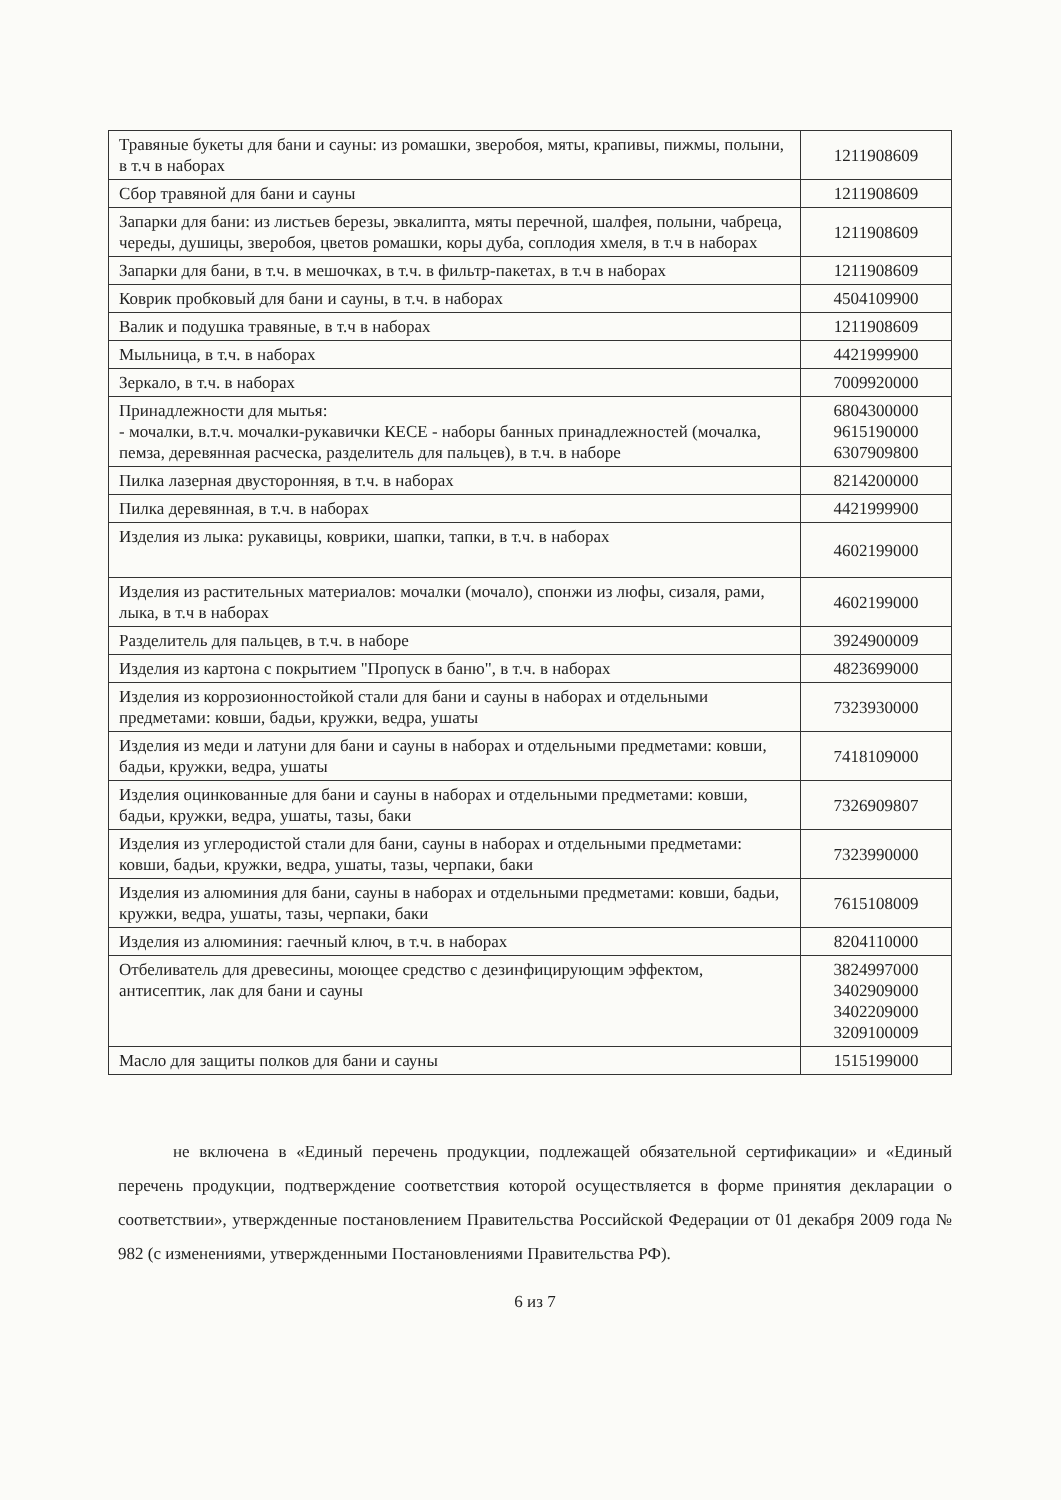| Травяные букеты для бани и сауны: из ромашки, зверобоя, мяты, крапивы, пижмы, полыни, в т.ч в наборах | 1211908609 |
| Сбор травяной для бани и сауны | 1211908609 |
| Запарки для бани: из листьев березы, эвкалипта, мяты перечной, шалфея, полыни, чабреца, череды, душицы, зверобоя, цветов ромашки, коры дуба, соплодия хмеля, в т.ч в наборах | 1211908609 |
| Запарки для бани, в т.ч. в мешочках, в т.ч. в фильтр-пакетах, в т.ч в наборах | 1211908609 |
| Коврик пробковый для бани и сауны, в т.ч. в наборах | 4504109900 |
| Валик и подушка травяные, в т.ч в наборах | 1211908609 |
| Мыльница, в т.ч. в наборах | 4421999900 |
| Зеркало, в т.ч. в наборах | 7009920000 |
| Принадлежности для мытья: - мочалки, в.т.ч. мочалки-рукавички КЕСЕ - наборы банных принадлежностей (мочалка, пемза, деревянная расческа, разделитель для пальцев), в т.ч. в наборе | 6804300000 9615190000 6307909800 |
| Пилка лазерная двусторонняя, в т.ч. в наборах | 8214200000 |
| Пилка деревянная, в т.ч. в наборах | 4421999900 |
| Изделия из лыка: рукавицы, коврики, шапки, тапки, в т.ч. в наборах | 4602199000 |
| Изделия из растительных материалов: мочалки (мочало), спонжи из люфы, сизаля, рами, лыка, в т.ч в наборах | 4602199000 |
| Разделитель для пальцев, в т.ч. в наборе | 3924900009 |
| Изделия из картона с покрытием "Пропуск в баню", в т.ч. в наборах | 4823699000 |
| Изделия из коррозионностойкой стали для бани и сауны в наборах и отдельными предметами: ковши, бадьи, кружки, ведра, ушаты | 7323930000 |
| Изделия из меди и латуни для бани и сауны в наборах и отдельными предметами: ковши, бадьи, кружки, ведра, ушаты | 7418109000 |
| Изделия оцинкованные для бани и сауны в наборах и отдельными предметами: ковши, бадьи, кружки, ведра, ушаты, тазы, баки | 7326909807 |
| Изделия из углеродистой стали для бани, сауны в наборах и отдельными предметами: ковши, бадьи, кружки, ведра, ушаты, тазы, черпаки, баки | 7323990000 |
| Изделия из алюминия для бани, сауны в наборах и отдельными предметами: ковши, бадьи, кружки, ведра, ушаты, тазы, черпаки, баки | 7615108009 |
| Изделия из алюминия: гаечный ключ, в т.ч. в наборах | 8204110000 |
| Отбеливатель для древесины, моющее средство с дезинфицирующим эффектом, антисептик, лак для бани и сауны | 3824997000 3402909000 3402209000 3209100009 |
| Масло для защиты полков для бани и сауны | 1515199000 |
не включена в «Единый перечень продукции, подлежащей обязательной сертификации» и «Единый перечень продукции, подтверждение соответствия которой осуществляется в форме принятия декларации о соответствии», утвержденные постановлением Правительства Российской Федерации от 01 декабря 2009 года № 982 (с изменениями, утвержденными Постановлениями Правительства РФ).
6 из 7